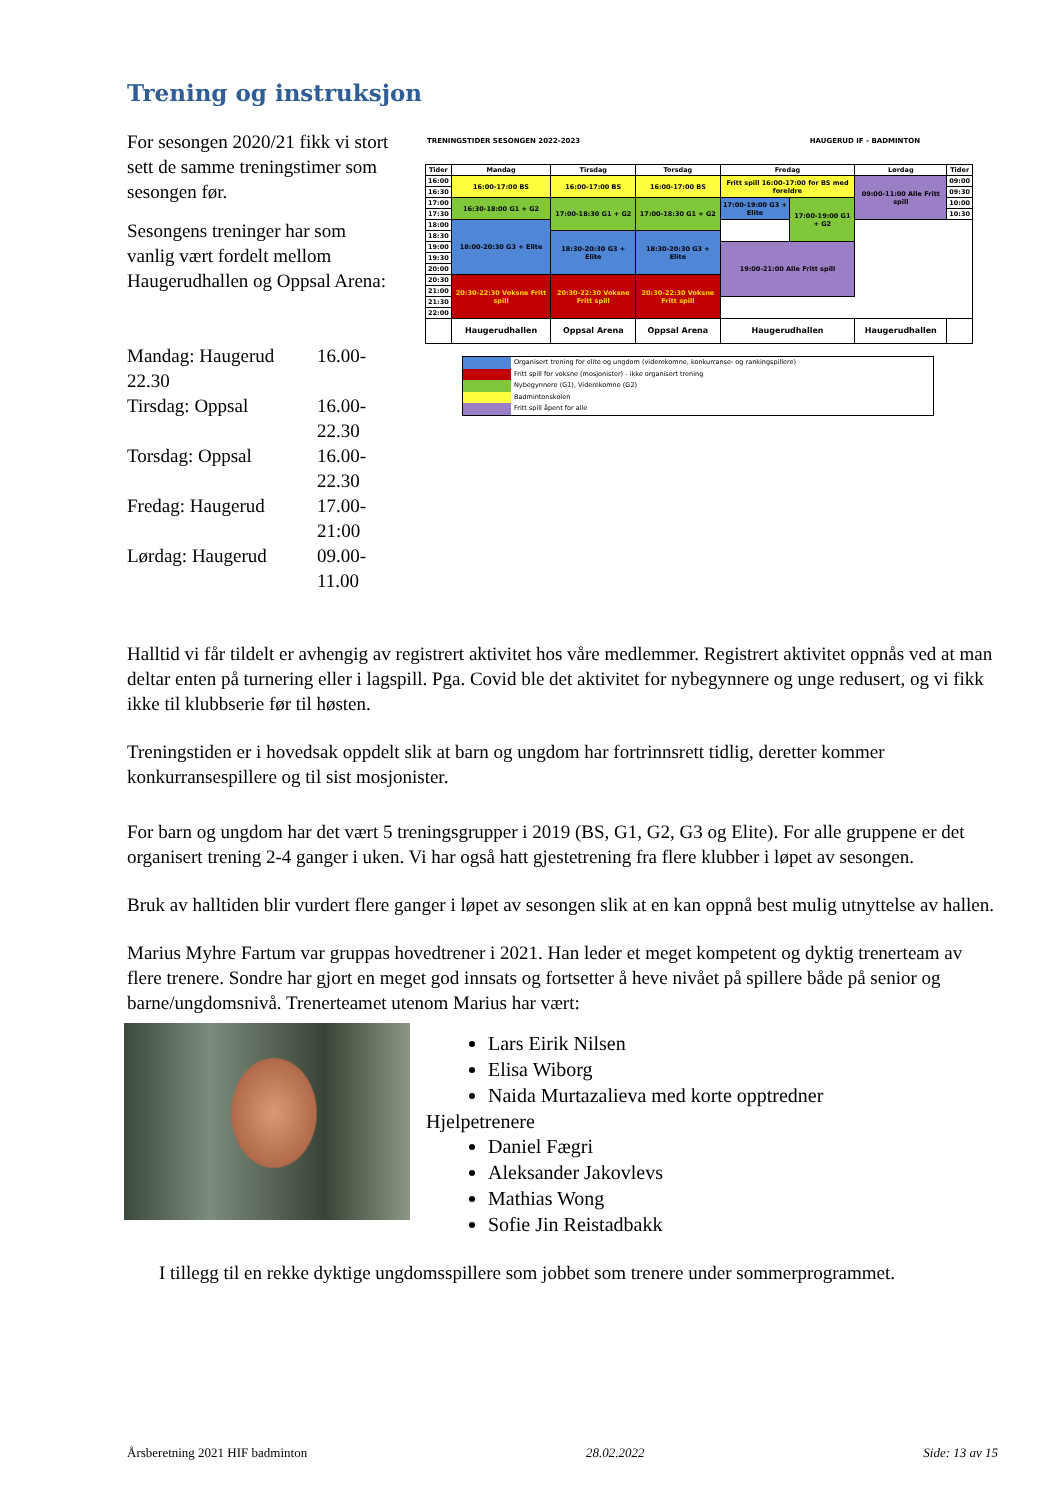Trening og instruksjon
For sesongen 2020/21 fikk vi stort sett de samme treningstimer som sesongen før.
Sesongens treninger har som vanlig vært fordelt mellom Haugerudhallen og Oppsal Arena:
| Mandag: Haugerud | 16.00- |
| 22.30 | |
| Tirsdag: Oppsal | 16.00-22.30 |
| Torsdag: Oppsal | 16.00-22.30 |
| Fredag: Haugerud | 17.00-21:00 |
| Lørdag: Haugerud | 09.00-11.00 |
TRENINGSTIDER SESONGEN 2022-2023 HAUGERUD IF - BADMINTON
| Tider | Mandag | Tirsdag | Torsdag | Fredag | | Lørdag | Tider |
| --- | --- | --- | --- | --- | --- | --- | --- |
| 16:00 | 16:00-17:00 BS | 16:00-17:00 BS | 16:00-17:00 BS | Fritt spill 16:00-17:00 for BS med foreldre | | 09:00-11:00 Alle Fritt spill | 09:00 |
| 16:30 | | | | | | | 09:30 |
| 17:00 | 16:30-18:00 G1 + G2 | 17:00-18:30 G1 + G2 | 17:00-18:30 G1 + G2 | 17:00-19:00 G3 + Elite | 17:00-19:00 G1 + G2 | | 10:00 |
| 17:30 | | | | | | | 10:30 |
| 18:00 | 18:00-20:30 G3 + Elite | | | | | | |
| 18:30 | | 18:30-20:30 G3 + Elite | 18:30-20:30 G3 + Elite | | | | |
| 19:00 | | | | 19:00-21:00 Alle Fritt spill | | | |
| 19:30 | | | | | | | |
| 20:00 | | | | | | | |
| 20:30 | 20:30-22:30 Voksne Fritt spill | 20:30-22:30 Voksne Fritt spill | 20:30-22:30 Voksne Fritt spill | | | | |
| 21:00 | | | | | | | |
| 21:30 | | | | | | | |
| 22:00 | | | | | | | |
| | Haugerudhallen | Oppsal Arena | Oppsal Arena | Haugerudhallen | | Haugerudhallen | |
Organisert trening for elite og ungdom (viderekomne, konkurranse- og rankingspillere)
Fritt spill for voksne (mosjonister) - ikke organisert trening
Nybegynnere (G1), Viderekomne (G2)
Badmintonskolen
Fritt spill åpent for alle
Halltid vi får tildelt er avhengig av registrert aktivitet hos våre medlemmer. Registrert aktivitet oppnås ved at man deltar enten på turnering eller i lagspill. Pga. Covid ble det aktivitet for nybegynnere og unge redusert, og vi fikk ikke til klubbserie før til høsten.
Treningstiden er i hovedsak oppdelt slik at barn og ungdom har fortrinnsrett tidlig, deretter kommer konkurransespillere og til sist mosjonister.
For barn og ungdom har det vært 5 treningsgrupper i 2019 (BS, G1, G2, G3 og Elite). For alle gruppene er det organisert trening 2-4 ganger i uken. Vi har også hatt gjestetrening fra flere klubber i løpet av sesongen.
Bruk av halltiden blir vurdert flere ganger i løpet av sesongen slik at en kan oppnå best mulig utnyttelse av hallen.
Marius Myhre Fartum var gruppas hovedtrener i 2021. Han leder et meget kompetent og dyktig trenerteam av flere trenere. Sondre har gjort en meget god innsats og fortsetter å heve nivået på spillere både på senior og barne/ungdomsnivå. Trenerteamet utenom Marius har vært:
Lars Eirik Nilsen
Elisa Wiborg
Naida Murtazalieva med korte opptredner
Hjelpetrenere
Daniel Fægri
Aleksander Jakovlevs
Mathias Wong
Sofie Jin Reistadbakk
I tillegg til en rekke dyktige ungdomsspillere som jobbet som trenere under sommerprogrammet.
Årsberetning 2021 HIF badminton 28.02.2022 Side: 13 av 15